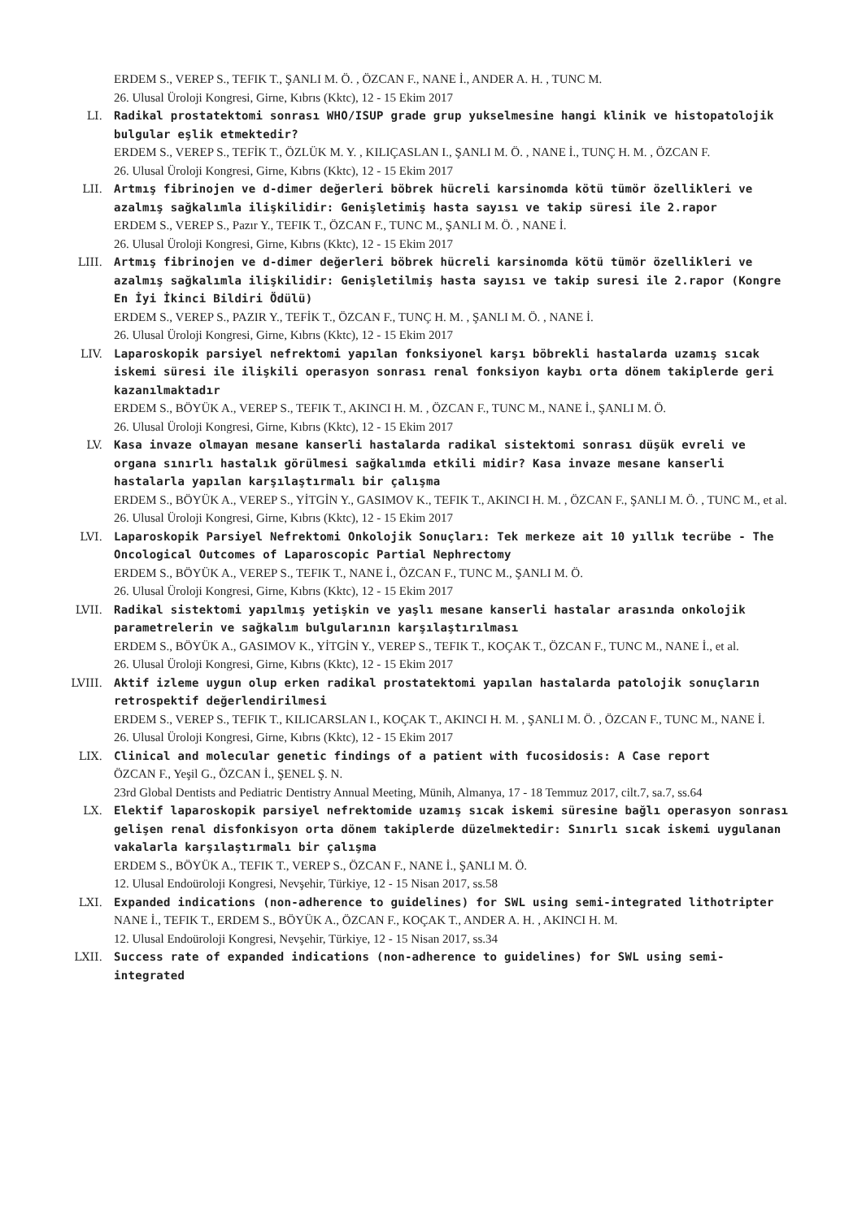ERDEM S., VEREP S., TEFIK T., ŞANLI M. Ö. , ÖZCAN F., NANE İ., ANDER A. H. , TUNC M.
26. Ulusal Üroloji Kongresi, Girne, Kıbrıs (Kktc), 12 - 15 Ekim 2017
LI. Radikal prostatektomi sonrası WHO/ISUP grade grup yukselmesine hangi klinik ve histopatolojik bulgular eşlik etmektedir?
ERDEM S., VEREP S., TEFİK T., ÖZLÜK M. Y. , KILIÇASLAN I., ŞANLI M. Ö. , NANE İ., TUNÇ H. M. , ÖZCAN F.
26. Ulusal Üroloji Kongresi, Girne, Kıbrıs (Kktc), 12 - 15 Ekim 2017
LII. Artmış fibrinojen ve d-dimer değerleri böbrek hücreli karsinomda kötü tümör özellikleri ve azalmış sağkalımla ilişkilidir: Genişletimiş hasta sayısı ve takip süresi ile 2.rapor
ERDEM S., VEREP S., Pazır Y., TEFIK T., ÖZCAN F., TUNC M., ŞANLI M. Ö. , NANE İ.
26. Ulusal Üroloji Kongresi, Girne, Kıbrıs (Kktc), 12 - 15 Ekim 2017
LIII. Artmış fibrinojen ve d-dimer değerleri böbrek hücreli karsinomda kötü tümör özellikleri ve azalmış sağkalımla ilişkilidir: Genişletilmiş hasta sayısı ve takip suresi ile 2.rapor (Kongre En İyi İkinci Bildiri Ödülü)
ERDEM S., VEREP S., PAZIR Y., TEFİK T., ÖZCAN F., TUNÇ H. M. , ŞANLI M. Ö. , NANE İ.
26. Ulusal Üroloji Kongresi, Girne, Kıbrıs (Kktc), 12 - 15 Ekim 2017
LIV. Laparoskopik parsiyel nefrektomi yapılan fonksiyonel karşı böbrekli hastalarda uzamış sıcak iskemi süresi ile ilişkili operasyon sonrası renal fonksiyon kaybı orta dönem takiplerde geri kazanılmaktadır
ERDEM S., BÖYÜK A., VEREP S., TEFIK T., AKINCI H. M. , ÖZCAN F., TUNC M., NANE İ., ŞANLI M. Ö.
26. Ulusal Üroloji Kongresi, Girne, Kıbrıs (Kktc), 12 - 15 Ekim 2017
LV. Kasa invaze olmayan mesane kanserli hastalarda radikal sistektomi sonrası düşük evreli ve organa sınırlı hastalık görülmesi sağkalımda etkili midir? Kasa invaze mesane kanserli hastalarla yapılan karşılaştırmalı bir çalışma
ERDEM S., BÖYÜK A., VEREP S., YİTGİN Y., GASIMOV K., TEFIK T., AKINCI H. M. , ÖZCAN F., ŞANLI M. Ö. , TUNC M., et al.
26. Ulusal Üroloji Kongresi, Girne, Kıbrıs (Kktc), 12 - 15 Ekim 2017
LVI. Laparoskopik Parsiyel Nefrektomi Onkolojik Sonuçları: Tek merkeze ait 10 yıllık tecrübe - The Oncological Outcomes of Laparoscopic Partial Nephrectomy
ERDEM S., BÖYÜK A., VEREP S., TEFIK T., NANE İ., ÖZCAN F., TUNC M., ŞANLI M. Ö.
26. Ulusal Üroloji Kongresi, Girne, Kıbrıs (Kktc), 12 - 15 Ekim 2017
LVII. Radikal sistektomi yapılmış yetişkin ve yaşlı mesane kanserli hastalar arasında onkolojik parametrelerin ve sağkalım bulgularının karşılaştırılması
ERDEM S., BÖYÜK A., GASIMOV K., YİTGİN Y., VEREP S., TEFIK T., KOÇAK T., ÖZCAN F., TUNC M., NANE İ., et al.
26. Ulusal Üroloji Kongresi, Girne, Kıbrıs (Kktc), 12 - 15 Ekim 2017
LVIII. Aktif izleme uygun olup erken radikal prostatektomi yapılan hastalarda patolojik sonuçların retrospektif değerlendirilmesi
ERDEM S., VEREP S., TEFIK T., KILICARSLAN I., KOÇAK T., AKINCI H. M. , ŞANLI M. Ö. , ÖZCAN F., TUNC M., NANE İ.
26. Ulusal Üroloji Kongresi, Girne, Kıbrıs (Kktc), 12 - 15 Ekim 2017
LIX. Clinical and molecular genetic findings of a patient with fucosidosis: A Case report
ÖZCAN F., Yeşil G., ÖZCAN İ., ŞENEL Ş. N.
23rd Global Dentists and Pediatric Dentistry Annual Meeting, Münih, Almanya, 17 - 18 Temmuz 2017, cilt.7, sa.7, ss.64
LX. Elektif laparoskopik parsiyel nefrektomide uzamış sıcak iskemi süresine bağlı operasyon sonrası gelişen renal disfonkisyon orta dönem takiplerde düzelmektedir: Sınırlı sıcak iskemi uygulanan vakalarla karşılaştırmalı bir çalışma
ERDEM S., BÖYÜK A., TEFIK T., VEREP S., ÖZCAN F., NANE İ., ŞANLI M. Ö.
12. Ulusal Endoüroloji Kongresi, Nevşehir, Türkiye, 12 - 15 Nisan 2017, ss.58
LXI. Expanded indications (non-adherence to guidelines) for SWL using semi-integrated lithotripter
NANE İ., TEFIK T., ERDEM S., BÖYÜK A., ÖZCAN F., KOÇAK T., ANDER A. H. , AKINCI H. M.
12. Ulusal Endoüroloji Kongresi, Nevşehir, Türkiye, 12 - 15 Nisan 2017, ss.34
LXII. Success rate of expanded indications (non-adherence to guidelines) for SWL using semi-integrated